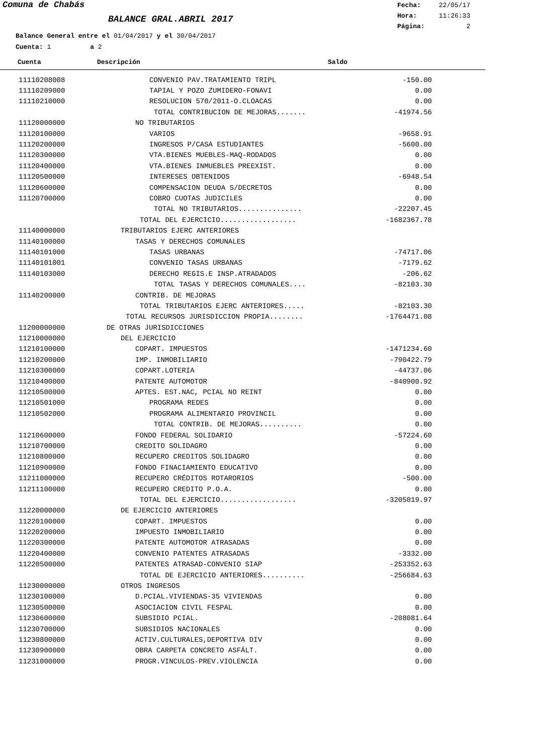Comuna de Chabás
BALANCE GRAL.ABRIL 2017
Fecha: 22/05/17
Hora: 11:26:33
Página: 2
Balance General entre el 01/04/2017 y el 30/04/2017
Cuenta: 1 a 2
Cuenta Descripción Saldo
| 11110208008 | CONVENIO PAV.TRATAMIENTO TRIPL | -150.00 |
| 11110209000 | TAPIAL Y POZO ZUMIDERO-FONAVI | 0.00 |
| 11110210000 | RESOLUCION 570/2011-O.CLOACAS | 0.00 |
| | TOTAL CONTRIBUCION DE MEJORAS....... | -41974.56 |
| 11120000000 | NO TRIBUTARIOS | |
| 11120100000 | VARIOS | -9658.91 |
| 11120200000 | INGRESOS P/CASA ESTUDIANTES | -5600.00 |
| 11120300000 | VTA.BIENES MUEBLES-MAQ-RODADOS | 0.00 |
| 11120400000 | VTA.BIENES INMUEBLES PREEXIST. | 0.00 |
| 11120500000 | INTERESES OBTENIDOS | -6948.54 |
| 11120600000 | COMPENSACION DEUDA S/DECRETOS | 0.00 |
| 11120700000 | COBRO CUOTAS JUDICILES | 0.00 |
| | TOTAL NO TRIBUTARIOS............... | -22207.45 |
| | TOTAL DEL EJERCICIO.................. | -1682367.78 |
| 11140000000 | TRIBUTARIOS EJERC ANTERIORES | |
| 11140100000 | TASAS Y DERECHOS COMUNALES | |
| 11140101000 | TASAS URBANAS | -74717.06 |
| 11140101001 | CONVENIO TASAS URBANAS | -7179.62 |
| 11140103000 | DERECHO REGIS.E INSP.ATRADADOS | -206.62 |
| | TOTAL TASAS Y DERECHOS COMUNALES.... | -82103.30 |
| 11140200000 | CONTRIB. DE MEJORAS | |
| | TOTAL TRIBUTARIOS EJERC ANTERIORES..... | -82103.30 |
| | TOTAL RECURSOS JURISDICCION PROPIA........ | -1764471.08 |
| 11200000000 | DE OTRAS JURISDICCIONES | |
| 11210000000 | DEL EJERCICIO | |
| 11210100000 | COPART. IMPUESTOS | -1471234.60 |
| 11210200000 | IMP. INMOBILIARIO | -790422.79 |
| 11210300000 | COPART.LOTERIA | -44737.06 |
| 11210400000 | PATENTE AUTOMOTOR | -840900.92 |
| 11210500000 | APTES. EST.NAC, PCIAL NO REINT | 0.00 |
| 11210501000 | PROGRAMA REDES | 0.00 |
| 11210502000 | PROGRAMA ALIMENTARIO PROVINCIL | 0.00 |
| | TOTAL CONTRIB. DE MEJORAS.......... | 0.00 |
| 11210600000 | FONDO FEDERAL SOLIDARIO | -57224.60 |
| 11210700000 | CREDITO SOLIDAGRO | 0.00 |
| 11210800000 | RECUPERO CREDITOS SOLIDAGRO | 0.00 |
| 11210900000 | FONDO FINACIAMIENTO EDUCATIVO | 0.00 |
| 11211000000 | RECUPERO CRÉDITOS ROTARORIOS | -500.00 |
| 11211100000 | RECUPERO CREDITO P.O.A. | 0.00 |
| | TOTAL DEL EJERCICIO.................. | -3205019.97 |
| 11220000000 | DE EJERCICIO ANTERIORES | |
| 11220100000 | COPART. IMPUESTOS | 0.00 |
| 11220200000 | IMPUESTO INMOBILIARIO | 0.00 |
| 11220300000 | PATENTE AUTOMOTOR ATRASADAS | 0.00 |
| 11220400000 | CONVENIO PATENTES ATRASADAS | -3332.00 |
| 11220500000 | PATENTES ATRASAD-CONVENIO SIAP | -253352.63 |
| | TOTAL DE EJERCICIO ANTERIORES.......... | -256684.63 |
| 11230000000 | OTROS INGRESOS | |
| 11230100000 | D.PCIAL.VIVIENDAS-35 VIVIENDAS | 0.00 |
| 11230500000 | ASOCIACION CIVIL FESPAL | 0.00 |
| 11230600000 | SUBSIDIO PCIAL. | -208081.64 |
| 11230700000 | SUBSIDIOS NACIONALES | 0.00 |
| 11230800000 | ACTIV.CULTURALES,DEPORTIVA DIV | 0.00 |
| 11230900000 | OBRA CARPETA CONCRETO ASFÁLT. | 0.00 |
| 11231000000 | PROGR.VINCULOS-PREV.VIOLENCIA | 0.00 |